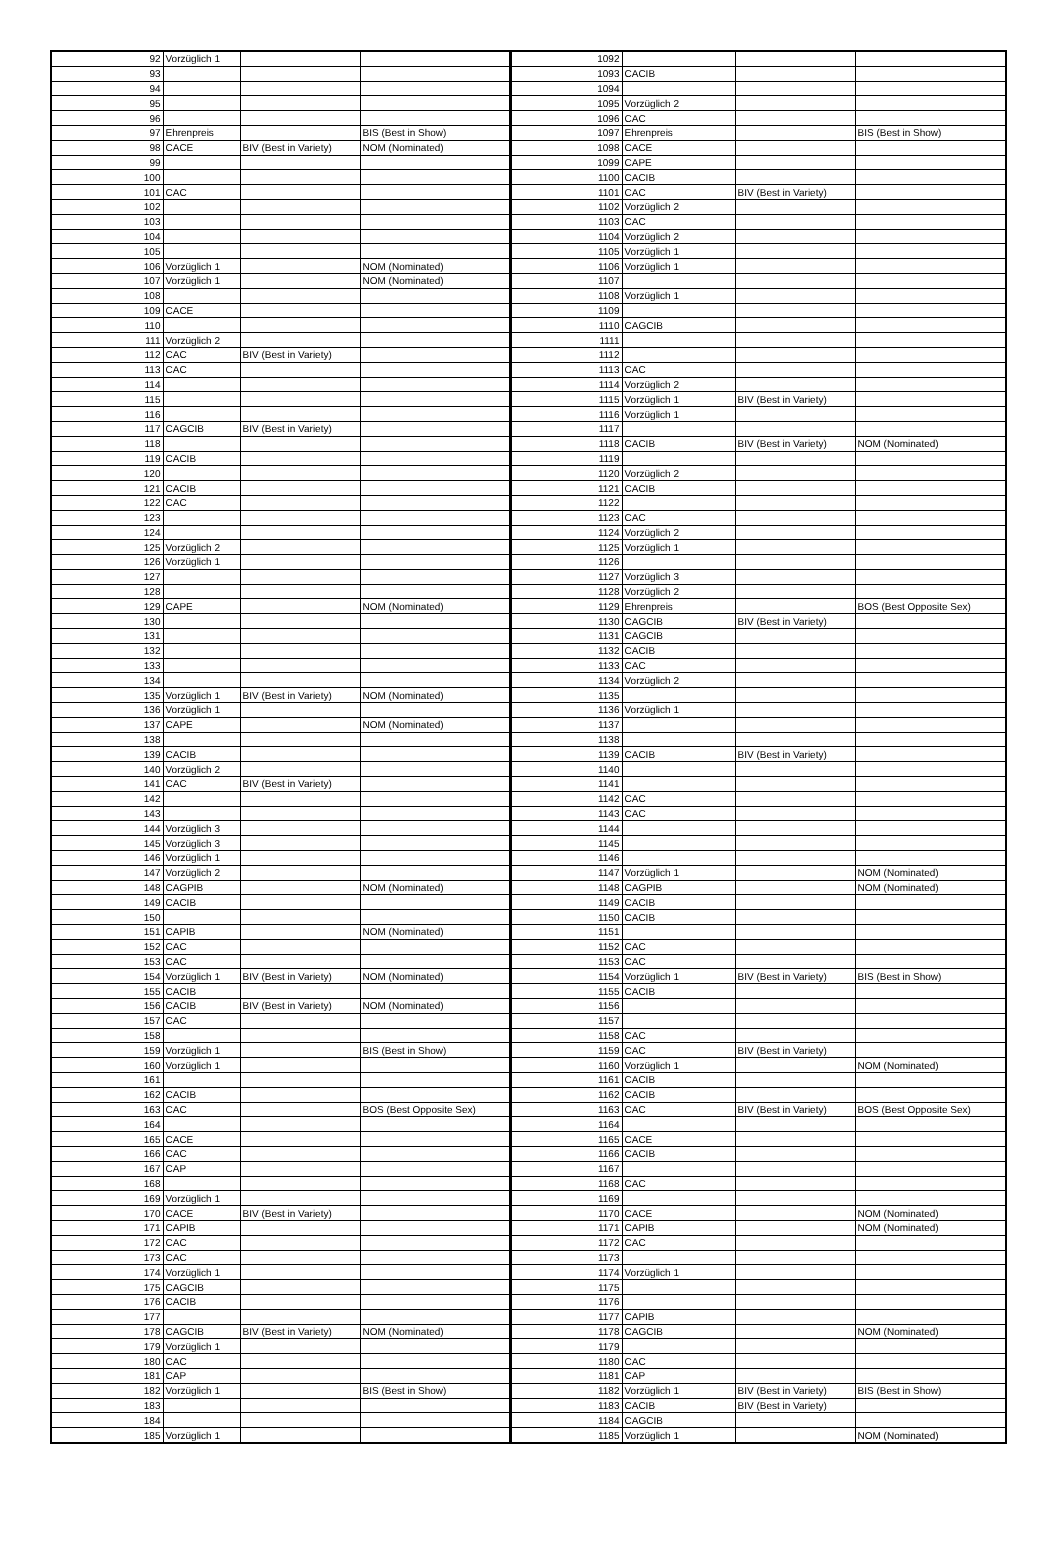| 92 | Vorzüglich 1 | | | 1092 | | | |
| 93 | | | | 1093 | CACIB | | |
| 94 | | | | 1094 | | | |
| 95 | | | | 1095 | Vorzüglich 2 | | |
| 96 | | | | 1096 | CAC | | |
| 97 | Ehrenpreis | | BIS (Best in Show) | 1097 | Ehrenpreis | | BIS (Best in Show) |
| 98 | CACE | BIV (Best in Variety) | NOM (Nominated) | 1098 | CACE | | |
| 99 | | | | 1099 | CAPE | | |
| 100 | | | | 1100 | CACIB | | |
| 101 | CAC | | | 1101 | CAC | BIV (Best in Variety) | |
| 102 | | | | 1102 | Vorzüglich 2 | | |
| 103 | | | | 1103 | CAC | | |
| 104 | | | | 1104 | Vorzüglich 2 | | |
| 105 | | | | 1105 | Vorzüglich 1 | | |
| 106 | Vorzüglich 1 | | NOM (Nominated) | 1106 | Vorzüglich 1 | | |
| 107 | Vorzüglich 1 | | NOM (Nominated) | 1107 | | | |
| 108 | | | | 1108 | Vorzüglich 1 | | |
| 109 | CACE | | | 1109 | | | |
| 110 | | | | 1110 | CAGCIB | | |
| 111 | Vorzüglich 2 | | | 1111 | | | |
| 112 | CAC | BIV (Best in Variety) | | 1112 | | | |
| 113 | CAC | | | 1113 | CAC | | |
| 114 | | | | 1114 | Vorzüglich 2 | | |
| 115 | | | | 1115 | Vorzüglich 1 | BIV (Best in Variety) | |
| 116 | | | | 1116 | Vorzüglich 1 | | |
| 117 | CAGCIB | BIV (Best in Variety) | | 1117 | | | |
| 118 | | | | 1118 | CACIB | BIV (Best in Variety) | NOM (Nominated) |
| 119 | CACIB | | | 1119 | | | |
| 120 | | | | 1120 | Vorzüglich 2 | | |
| 121 | CACIB | | | 1121 | CACIB | | |
| 122 | CAC | | | 1122 | | | |
| 123 | | | | 1123 | CAC | | |
| 124 | | | | 1124 | Vorzüglich 2 | | |
| 125 | Vorzüglich 2 | | | 1125 | Vorzüglich 1 | | |
| 126 | Vorzüglich 1 | | | 1126 | | | |
| 127 | | | | 1127 | Vorzüglich 3 | | |
| 128 | | | | 1128 | Vorzüglich 2 | | |
| 129 | CAPE | | NOM (Nominated) | 1129 | Ehrenpreis | | BOS (Best Opposite Sex) |
| 130 | | | | 1130 | CAGCIB | BIV (Best in Variety) | |
| 131 | | | | 1131 | CAGCIB | | |
| 132 | | | | 1132 | CACIB | | |
| 133 | | | | 1133 | CAC | | |
| 134 | | | | 1134 | Vorzüglich 2 | | |
| 135 | Vorzüglich 1 | BIV (Best in Variety) | NOM (Nominated) | 1135 | | | |
| 136 | Vorzüglich 1 | | | 1136 | Vorzüglich 1 | | |
| 137 | CAPE | | NOM (Nominated) | 1137 | | | |
| 138 | | | | 1138 | | | |
| 139 | CACIB | | | 1139 | CACIB | BIV (Best in Variety) | |
| 140 | Vorzüglich 2 | | | 1140 | | | |
| 141 | CAC | BIV (Best in Variety) | | 1141 | | | |
| 142 | | | | 1142 | CAC | | |
| 143 | | | | 1143 | CAC | | |
| 144 | Vorzüglich 3 | | | 1144 | | | |
| 145 | Vorzüglich 3 | | | 1145 | | | |
| 146 | Vorzüglich 1 | | | 1146 | | | |
| 147 | Vorzüglich 2 | | | 1147 | Vorzüglich 1 | | NOM (Nominated) |
| 148 | CAGPIB | | NOM (Nominated) | 1148 | CAGPIB | | NOM (Nominated) |
| 149 | CACIB | | | 1149 | CACIB | | |
| 150 | | | | 1150 | CACIB | | |
| 151 | CAPIB | | NOM (Nominated) | 1151 | | | |
| 152 | CAC | | | 1152 | CAC | | |
| 153 | CAC | | | 1153 | CAC | | |
| 154 | Vorzüglich 1 | BIV (Best in Variety) | NOM (Nominated) | 1154 | Vorzüglich 1 | BIV (Best in Variety) | BIS (Best in Show) |
| 155 | CACIB | | | 1155 | CACIB | | |
| 156 | CACIB | BIV (Best in Variety) | NOM (Nominated) | 1156 | | | |
| 157 | CAC | | | 1157 | | | |
| 158 | | | | 1158 | CAC | | |
| 159 | Vorzüglich 1 | | BIS (Best in Show) | 1159 | CAC | BIV (Best in Variety) | |
| 160 | Vorzüglich 1 | | | 1160 | Vorzüglich 1 | | NOM (Nominated) |
| 161 | | | | 1161 | CACIB | | |
| 162 | CACIB | | | 1162 | CACIB | | |
| 163 | CAC | | BOS (Best Opposite Sex) | 1163 | CAC | BIV (Best in Variety) | BOS (Best Opposite Sex) |
| 164 | | | | 1164 | | | |
| 165 | CACE | | | 1165 | CACE | | |
| 166 | CAC | | | 1166 | CACIB | | |
| 167 | CAP | | | 1167 | | | |
| 168 | | | | 1168 | CAC | | |
| 169 | Vorzüglich 1 | | | 1169 | | | |
| 170 | CACE | BIV (Best in Variety) | | 1170 | CACE | | NOM (Nominated) |
| 171 | CAPIB | | | 1171 | CAPIB | | NOM (Nominated) |
| 172 | CAC | | | 1172 | CAC | | |
| 173 | CAC | | | 1173 | | | |
| 174 | Vorzüglich 1 | | | 1174 | Vorzüglich 1 | | |
| 175 | CAGCIB | | | 1175 | | | |
| 176 | CACIB | | | 1176 | | | |
| 177 | | | | 1177 | CAPIB | | |
| 178 | CAGCIB | BIV (Best in Variety) | NOM (Nominated) | 1178 | CAGCIB | | NOM (Nominated) |
| 179 | Vorzüglich 1 | | | 1179 | | | |
| 180 | CAC | | | 1180 | CAC | | |
| 181 | CAP | | | 1181 | CAP | | |
| 182 | Vorzüglich 1 | | BIS (Best in Show) | 1182 | Vorzüglich 1 | BIV (Best in Variety) | BIS (Best in Show) |
| 183 | | | | 1183 | CACIB | BIV (Best in Variety) | |
| 184 | | | | 1184 | CAGCIB | | |
| 185 | Vorzüglich 1 | | | 1185 | Vorzüglich 1 | | NOM (Nominated) |